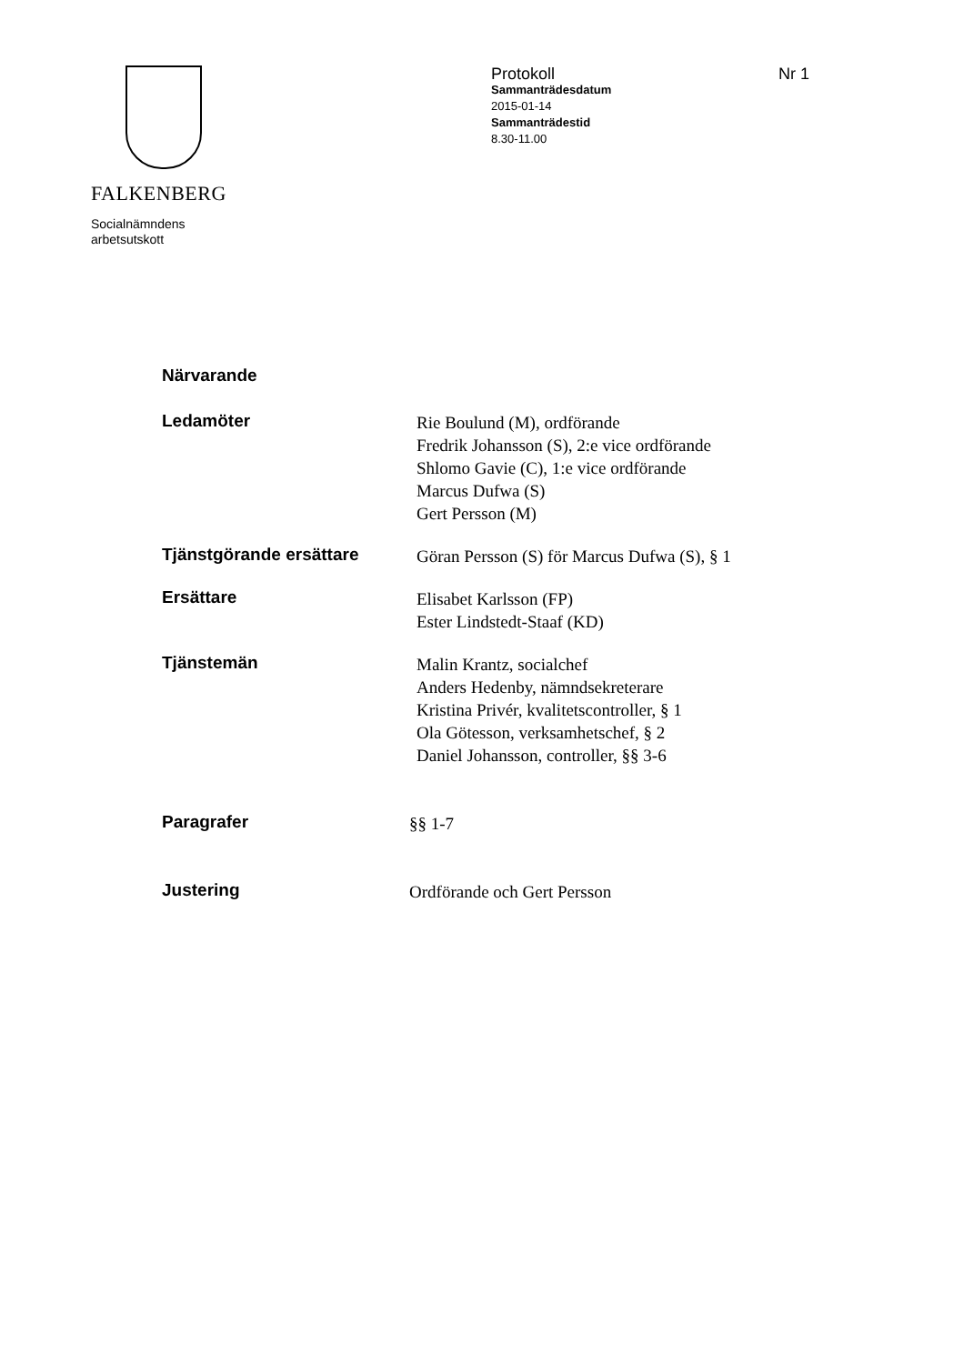FALKENBERG
Socialnämndens
arbetsutskott
Protokoll Nr 1
Sammanträdesdatum
2015-01-14
Sammanträdestid
8.30-11.00
Närvarande
Ledamöter
Rie Boulund (M), ordförande
Fredrik Johansson (S), 2:e vice ordförande
Shlomo Gavie (C), 1:e vice ordförande
Marcus Dufwa (S)
Gert Persson (M)
Tjänstgörande ersättare
Göran Persson (S) för Marcus Dufwa (S), § 1
Ersättare
Elisabet Karlsson (FP)
Ester Lindstedt-Staaf (KD)
Tjänstemän
Malin Krantz, socialchef
Anders Hedenby, nämndsekreterare
Kristina Privér, kvalitetscontroller, § 1
Ola Götesson, verksamhetschef, § 2
Daniel Johansson, controller, §§ 3-6
Paragrafer
§§ 1-7
Justering
Ordförande och Gert Persson